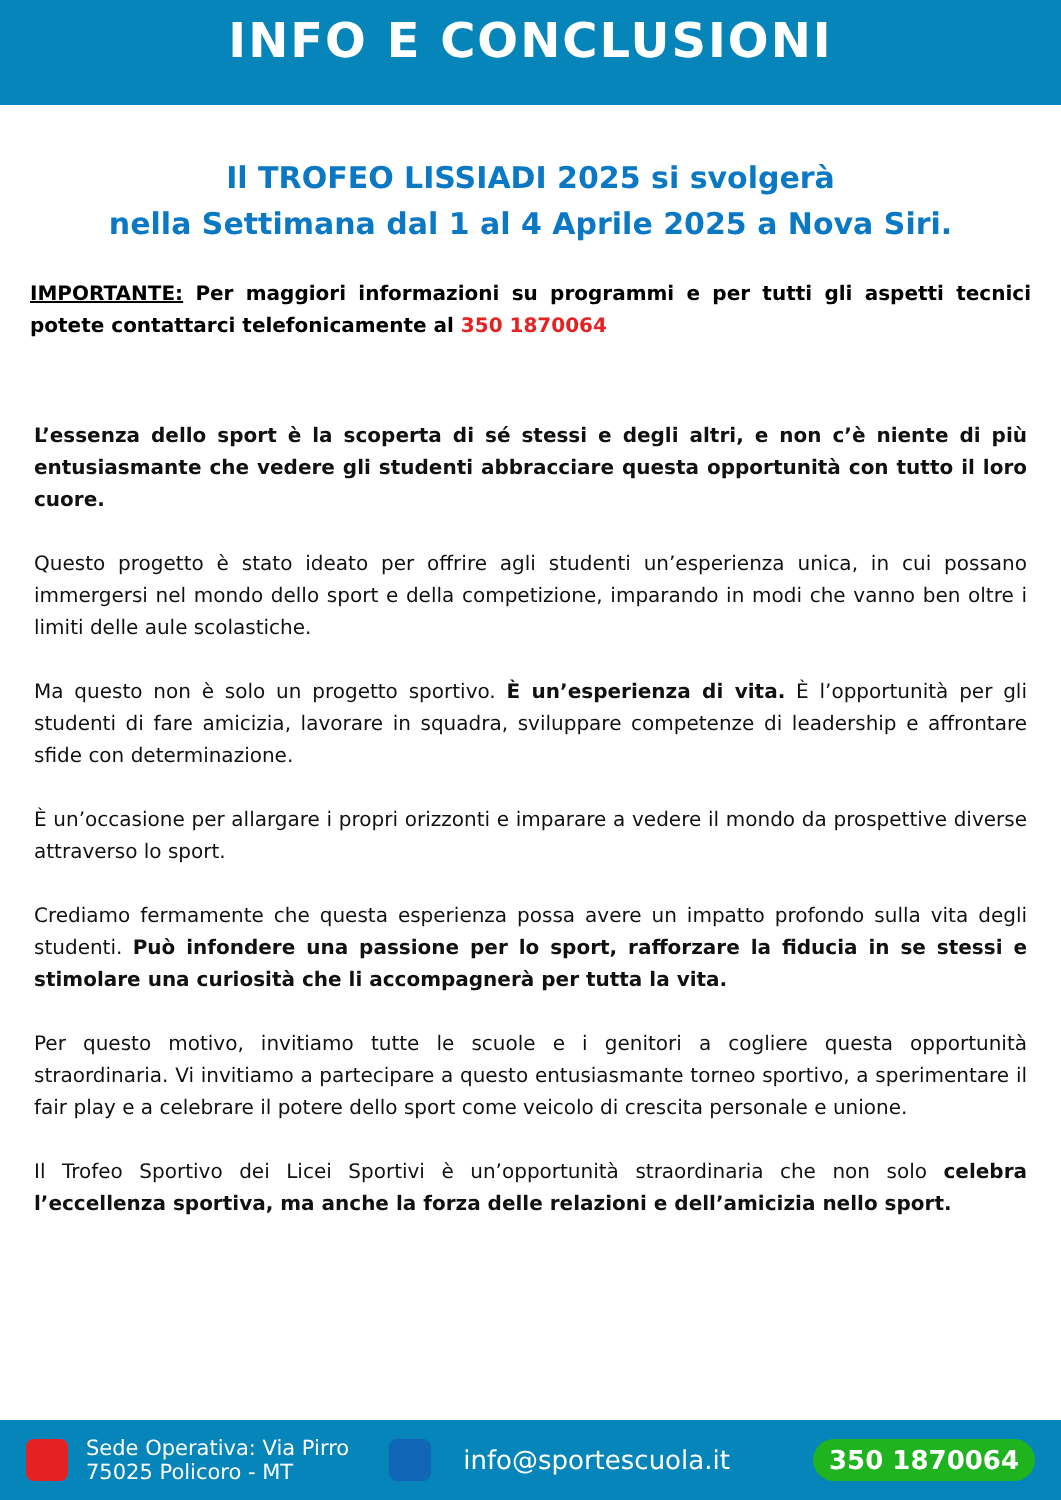INFO E CONCLUSIONI
Il TROFEO LISSIADI 2025 si svolgerà
nella Settimana dal 1 al 4 Aprile 2025 a Nova Siri.
IMPORTANTE: Per maggiori informazioni su programmi e per tutti gli aspetti tecnici potete contattarci telefonicamente al 350 1870064
L’essenza dello sport è la scoperta di sé stessi e degli altri, e non c’è niente di più entusiasmante che vedere gli studenti abbracciare questa opportunità con tutto il loro cuore.
Questo progetto è stato ideato per offrire agli studenti un’esperienza unica, in cui possano immergersi nel mondo dello sport e della competizione, imparando in modi che vanno ben oltre i limiti delle aule scolastiche.
Ma questo non è solo un progetto sportivo. È un’esperienza di vita. È l’opportunità per gli studenti di fare amicizia, lavorare in squadra, sviluppare competenze di leadership e affrontare sfide con determinazione.
È un’occasione per allargare i propri orizzonti e imparare a vedere il mondo da prospettive diverse attraverso lo sport.
Crediamo fermamente che questa esperienza possa avere un impatto profondo sulla vita degli studenti. Può infondere una passione per lo sport, rafforzare la fiducia in se stessi e stimolare una curiosità che li accompagnerà per tutta la vita.
Per questo motivo, invitiamo tutte le scuole e i genitori a cogliere questa opportunità straordinaria. Vi invitiamo a partecipare a questo entusiasmante torneo sportivo, a sperimentare il fair play e a celebrare il potere dello sport come veicolo di crescita personale e unione.
Il Trofeo Sportivo dei Licei Sportivi è un’opportunità straordinaria che non solo celebra l’eccellenza sportiva, ma anche la forza delle relazioni e dell’amicizia nello sport.
Sede Operativa: Via Pirro
75025 Policoro - MT
info@sportescuola.it
350 1870064